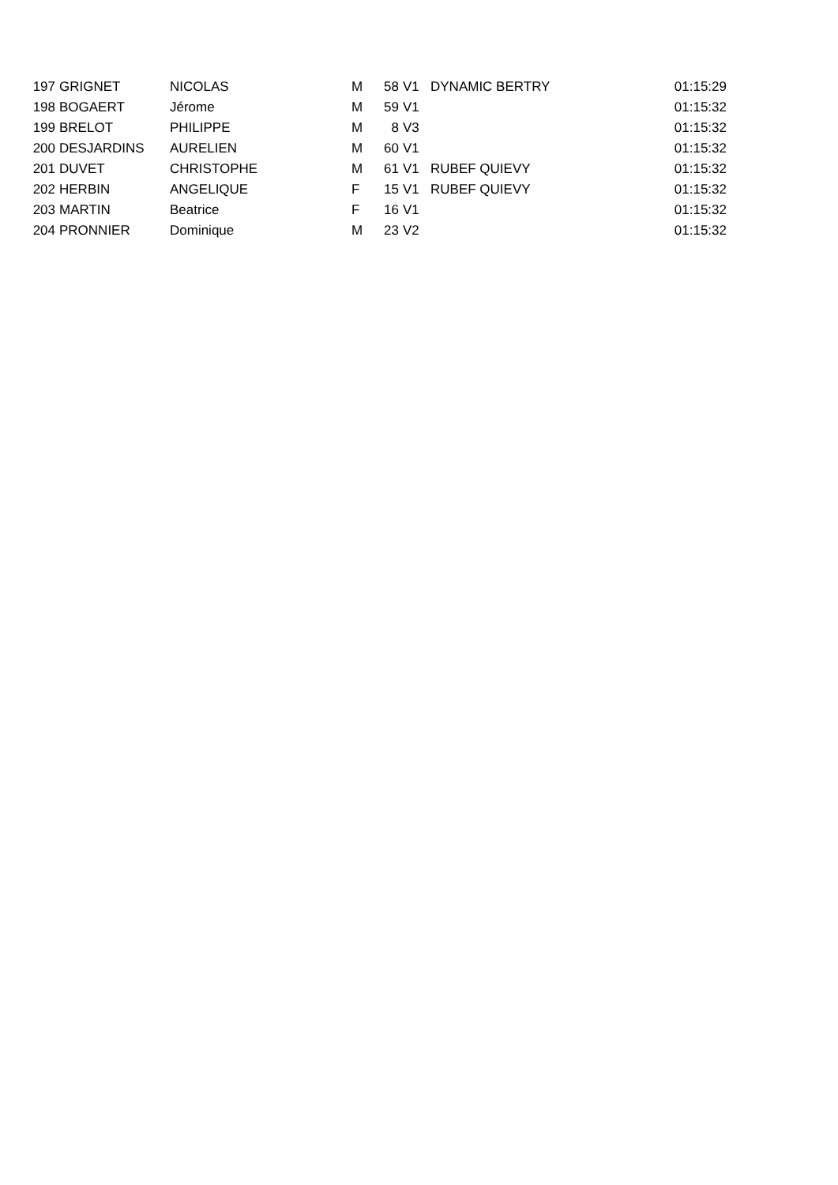| 197 | GRIGNET | NICOLAS | M | 58 | V1 | DYNAMIC BERTRY | 01:15:29 |
| 198 | BOGAERT | Jérome | M | 59 | V1 | | 01:15:32 |
| 199 | BRELOT | PHILIPPE | M | 8 | V3 | | 01:15:32 |
| 200 | DESJARDINS | AURELIEN | M | 60 | V1 | | 01:15:32 |
| 201 | DUVET | CHRISTOPHE | M | 61 | V1 | RUBEF QUIEVY | 01:15:32 |
| 202 | HERBIN | ANGELIQUE | F | 15 | V1 | RUBEF QUIEVY | 01:15:32 |
| 203 | MARTIN | Beatrice | F | 16 | V1 | | 01:15:32 |
| 204 | PRONNIER | Dominique | M | 23 | V2 | | 01:15:32 |